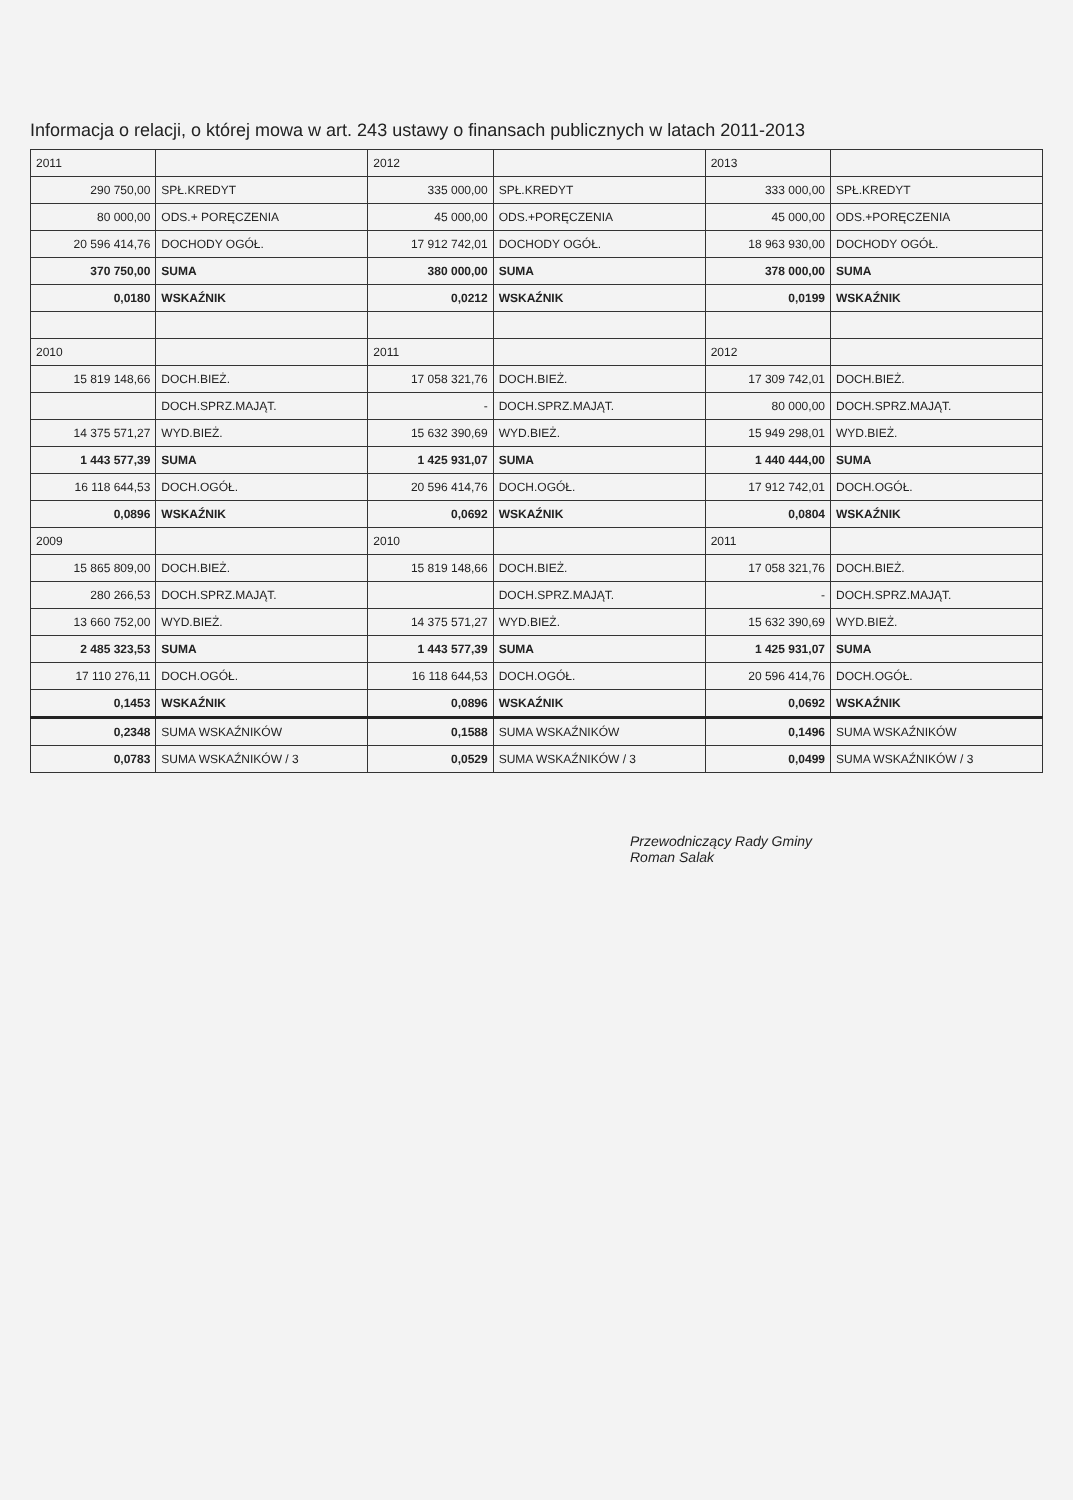Informacja o relacji, o której mowa w art. 243 ustawy o finansach publicznych w latach 2011-2013
| 2011 | | 2012 | | 2013 | |
| 290 750,00 | SPŁ.KREDYT | 335 000,00 | SPŁ.KREDYT | 333 000,00 | SPŁ.KREDYT |
| 80 000,00 | ODS.+ PORĘCZENIA | 45 000,00 | ODS.+PORĘCZENIA | 45 000,00 | ODS.+PORĘCZENIA |
| 20 596 414,76 | DOCHODY OGÓŁ. | 17 912 742,01 | DOCHODY OGÓŁ. | 18 963 930,00 | DOCHODY OGÓŁ. |
| 370 750,00 | SUMA | 380 000,00 | SUMA | 378 000,00 | SUMA |
| 0,0180 | WSKAŹNIK | 0,0212 | WSKAŹNIK | 0,0199 | WSKAŹNIK |
| 2010 | | 2011 | | 2012 | |
| 15 819 148,66 | DOCH.BIEŻ. | 17 058 321,76 | DOCH.BIEŻ. | 17 309 742,01 | DOCH.BIEŻ. |
| | DOCH.SPRZ.MAJĄT. | - | DOCH.SPRZ.MAJĄT. | 80 000,00 | DOCH.SPRZ.MAJĄT. |
| 14 375 571,27 | WYD.BIEŻ. | 15 632 390,69 | WYD.BIEŻ. | 15 949 298,01 | WYD.BIEŻ. |
| 1 443 577,39 | SUMA | 1 425 931,07 | SUMA | 1 440 444,00 | SUMA |
| 16 118 644,53 | DOCH.OGÓŁ. | 20 596 414,76 | DOCH.OGÓŁ. | 17 912 742,01 | DOCH.OGÓŁ. |
| 0,0896 | WSKAŹNIK | 0,0692 | WSKAŹNIK | 0,0804 | WSKAŹNIK |
| 2009 | | 2010 | | 2011 | |
| 15 865 809,00 | DOCH.BIEŻ. | 15 819 148,66 | DOCH.BIEŻ. | 17 058 321,76 | DOCH.BIEŻ. |
| 280 266,53 | DOCH.SPRZ.MAJĄT. | | DOCH.SPRZ.MAJĄT. | - | DOCH.SPRZ.MAJĄT. |
| 13 660 752,00 | WYD.BIEŻ. | 14 375 571,27 | WYD.BIEŻ. | 15 632 390,69 | WYD.BIEŻ. |
| 2 485 323,53 | SUMA | 1 443 577,39 | SUMA | 1 425 931,07 | SUMA |
| 17 110 276,11 | DOCH.OGÓŁ. | 16 118 644,53 | DOCH.OGÓŁ. | 20 596 414,76 | DOCH.OGÓŁ. |
| 0,1453 | WSKAŹNIK | 0,0896 | WSKAŹNIK | 0,0692 | WSKAŹNIK |
| 0,2348 | SUMA WSKAŹNIKÓW | 0,1588 | SUMA WSKAŹNIKÓW | 0,1496 | SUMA WSKAŹNIKÓW |
| 0,0783 | SUMA WSKAŹNIKÓW / 3 | 0,0529 | SUMA WSKAŹNIKÓW / 3 | 0,0499 | SUMA WSKAŹNIKÓW / 3 |
Przewodniczący Rady Gminy
Roman Salak